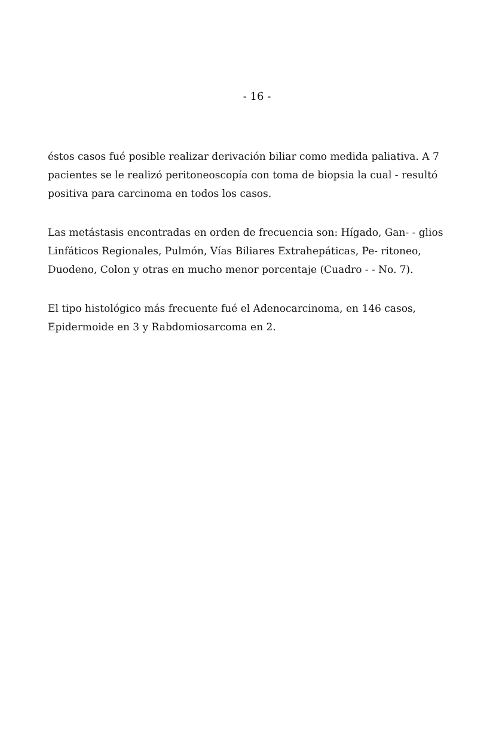- 16 -
éstos casos fué posible realizar derivación biliar como medida paliativa. A 7 pacientes se le realizó peritoneoscopía con toma de biopsia la cual - resultó positiva para carcinoma en todos los casos.
Las metástasis encontradas en orden de frecuencia son: Hígado, Gan- - glios Linfáticos Regionales, Pulmón, Vías Biliares Extrahepáticas, Pe- ritoneo, Duodeno, Colon y otras en mucho menor porcentaje (Cuadro - - No. 7).
El tipo histológico más frecuente fué el Adenocarcinoma, en 146 casos, Epidermoide en 3 y Rabdomiosarcoma en 2.